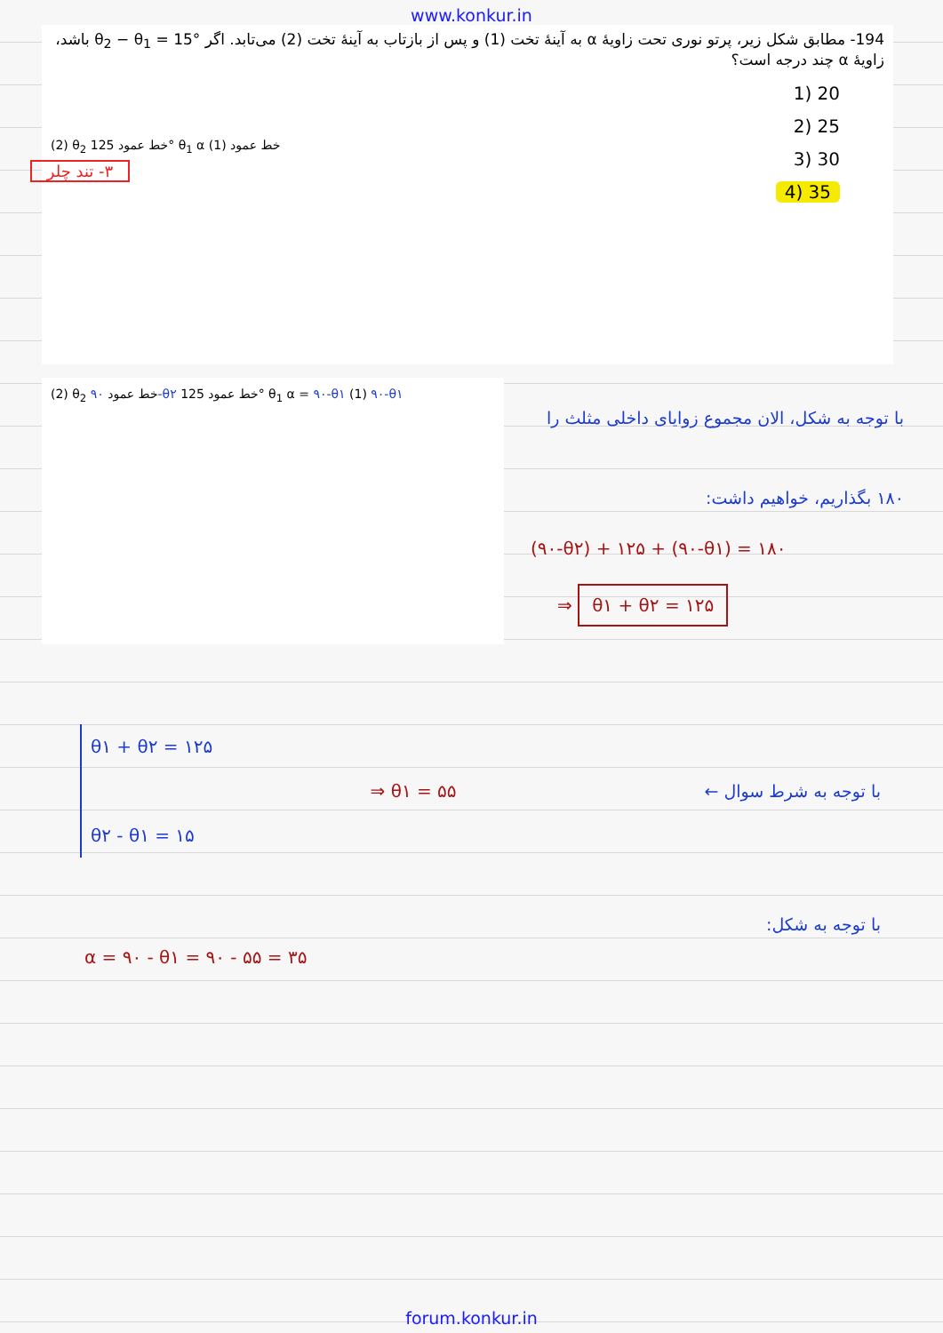www.konkur.in
194- مطابق شکل زیر، پرتو نوری تحت زاویهٔ α به آینهٔ تخت (1) و پس از بازتاب به آینهٔ تخت (2) می‌تابد. اگر θ<sub>2</sub> − θ<sub>1</sub> = 15° باشد، زاویهٔ α چند درجه است؟
20 (1
25 (2
30 (3
35 (4
(2) θ<sub>2</sub> خط عمود 125° θ<sub>1</sub> α خط عمود (1)
۳- تند چلر
(2) θ<sub>2</sub> خط عمود ۹۰-θ۲ خط عمود 125° θ<sub>1</sub> α = ۹۰-θ۱ (1) ۹۰-θ۱
با توجه به شکل، الان مجموع زوایای داخلی مثلث را ۱۸۰ بگذاریم، خواهیم داشت:
(۹۰-θ۲) + ۱۲۵ + (۹۰-θ۱) = ۱۸۰
⇒ θ۱ + θ۲ = ۱۲۵
θ۱ + θ۲ = ۱۲۵
θ۲ - θ۱ = ۱۵
⇒ θ۱ = ۵۵
با توجه به شرط سوال ←
α = ۹۰ - θ۱ = ۹۰ - ۵۵ = ۳۵
با توجه به شکل:
forum.konkur.in